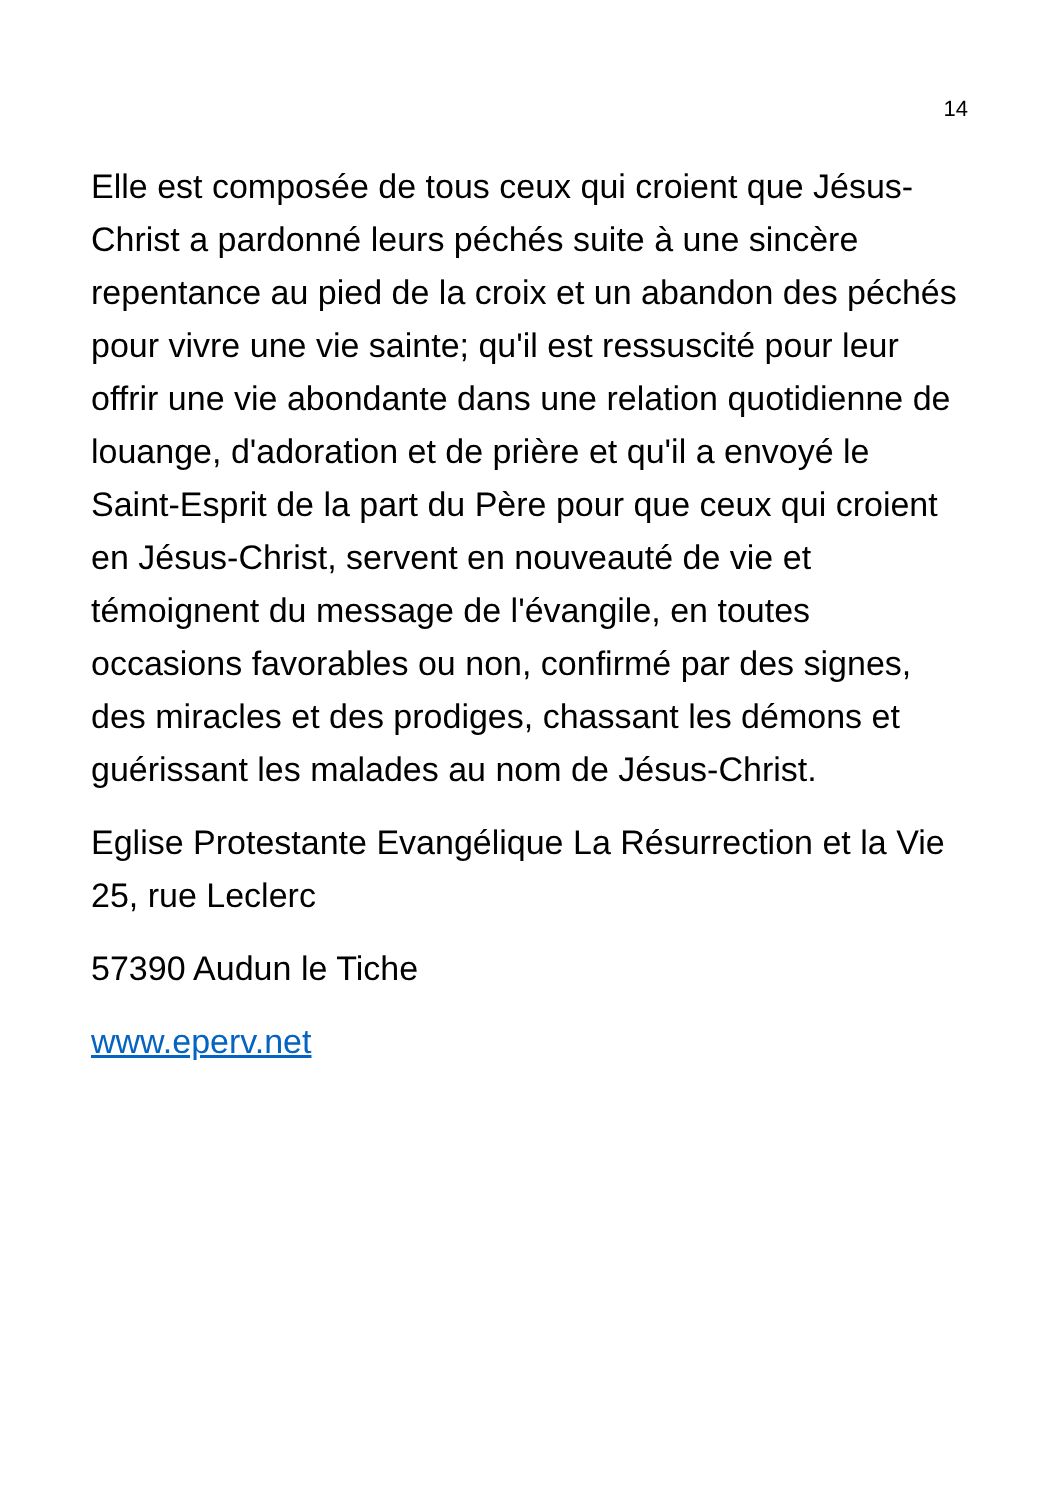14
Elle est composée de tous ceux qui croient que Jésus-Christ a pardonné leurs péchés suite à une sincère repentance au pied de la croix et un abandon des péchés pour vivre une vie sainte; qu'il est ressuscité pour leur offrir une vie abondante dans une relation quotidienne de louange, d'adoration et de prière et qu'il a envoyé le Saint-Esprit de la part du Père pour que ceux qui croient en Jésus-Christ, servent en nouveauté de vie et témoignent du message de l'évangile, en toutes occasions favorables ou non, confirmé par des signes, des miracles et des prodiges, chassant les démons et guérissant les malades au nom de Jésus-Christ.
Eglise Protestante Evangélique La Résurrection et la Vie 25, rue Leclerc
57390 Audun le Tiche
www.eperv.net